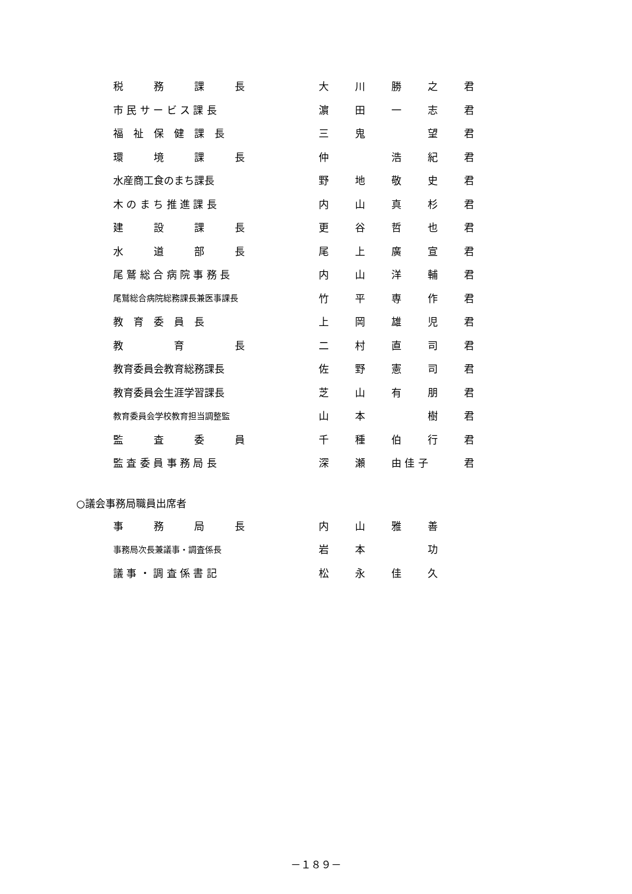| | 税 務 課 長 | 大 | 川 | 勝 | 之 | 君 |
| | 市 民 サ ー ビ ス 課 長 | 濵 | 田 | 一 | 志 | 君 |
| | 福 祉 保 健 課 長 | 三 | 鬼 | | 望 | 君 |
| | 環 境 課 長 | 仲 | | 浩 | 紀 | 君 |
| | 水産商工食のまち課長 | 野 | 地 | 敬 | 史 | 君 |
| | 木 の ま ち 推 進 課 長 | 内 | 山 | 真 | 杉 | 君 |
| | 建 設 課 長 | 更 | 谷 | 哲 | 也 | 君 |
| | 水 道 部 長 | 尾 | 上 | 廣 | 宣 | 君 |
| | 尾 鷲 総 合 病 院 事 務 長 | 内 | 山 | 洋 | 輔 | 君 |
| | 尾鷲総合病院総務課長兼医事課長 | 竹 | 平 | 専 | 作 | 君 |
| | 教 育 委 員 長 | 上 | 岡 | 雄 | 児 | 君 |
| | 教 育 長 | 二 | 村 | 直 | 司 | 君 |
| | 教育委員会教育総務課長 | 佐 | 野 | 憲 | 司 | 君 |
| | 教育委員会生涯学習課長 | 芝 | 山 | 有 | 朋 | 君 |
| | 教育委員会学校教育担当調整監 | 山 | 本 | | 樹 | 君 |
| | 監 査 委 員 | 千 | 種 | 伯 | 行 | 君 |
| | 監 査 委 員 事 務 局 長 | 深 | 瀬 | 由 佳 子 | | 君 |
| ○議会事務局職員出席者 | | | | | | |
| | 事 務 局 長 | 内 | 山 | 雅 | 善 | |
| | 事務局次長兼議事・調査係長 | 岩 | 本 | | 功 | |
| | 議 事 ・ 調 査 係 書 記 | 松 | 永 | 佳 | 久 | |
－１８９－